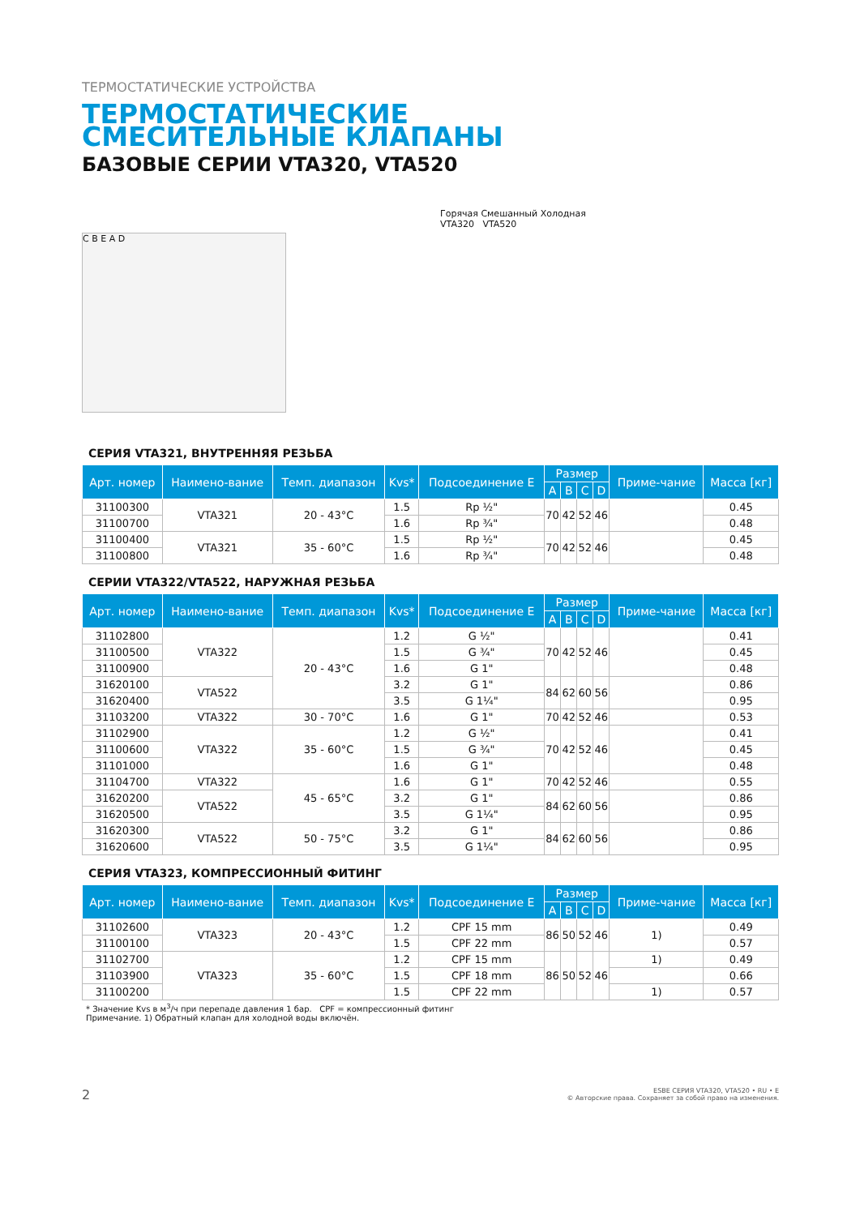ТЕРМОСТАТИЧЕСКИЕ УСТРОЙСТВА
ТЕРМОСТАТИЧЕСКИЕ
СМЕСИТЕЛЬНЫЕ КЛАПАНЫ
БАЗОВЫЕ СЕРИИ VTA320, VTA520
C B E A D
Горячая Смешанный Холодная
VTA320 VTA520
СЕРИЯ VTA321, ВНУТРЕННЯЯ РЕЗЬБА
| Арт. номер | Наимено-вание | Темп. диапазон | Kvs* | Подсоединение E | Размер | | | | Приме-чание | Масса [кг] |
| --- | --- | --- | --- | --- | --- | --- | --- | --- | --- | --- |
| | | | | | A | B | C | D | | |
| 31100300 | VTA321 | 20 - 43°C | 1.5 | Rp ½" | 70 | 42 | 52 | 46 | | 0.45 |
| 31100700 | | | 1.6 | Rp ¾" | | | | | | 0.48 |
| 31100400 | VTA321 | 35 - 60°C | 1.5 | Rp ½" | 70 | 42 | 52 | 46 | | 0.45 |
| 31100800 | | | 1.6 | Rp ¾" | | | | | | 0.48 |
СЕРИИ VTA322/VTA522, НАРУЖНАЯ РЕЗЬБА
| Арт. номер | Наимено-вание | Темп. диапазон | Kvs* | Подсоединение E | Размер | | | | Приме-чание | Масса [кг] |
| --- | --- | --- | --- | --- | --- | --- | --- | --- | --- | --- |
| | | | | | A | B | C | D | | |
| 31102800 | VTA322 | 20 - 43°C | 1.2 | G ½" | 70 | 42 | 52 | 46 | | 0.41 |
| 31100500 | | | 1.5 | G ¾" | | | | | | 0.45 |
| 31100900 | | | 1.6 | G 1" | | | | | | 0.48 |
| 31620100 | VTA522 | | 3.2 | G 1" | 84 | 62 | 60 | 56 | | 0.86 |
| 31620400 | | | 3.5 | G 1¼" | | | | | | 0.95 |
| 31103200 | VTA322 | 30 - 70°C | 1.6 | G 1" | 70 | 42 | 52 | 46 | | 0.53 |
| 31102900 | VTA322 | 35 - 60°C | 1.2 | G ½" | 70 | 42 | 52 | 46 | | 0.41 |
| 31100600 | | | 1.5 | G ¾" | | | | | | 0.45 |
| 31101000 | | | 1.6 | G 1" | | | | | | 0.48 |
| 31104700 | VTA322 | 45 - 65°C | 1.6 | G 1" | 70 | 42 | 52 | 46 | | 0.55 |
| 31620200 | VTA522 | | 3.2 | G 1" | 84 | 62 | 60 | 56 | | 0.86 |
| 31620500 | | | 3.5 | G 1¼" | | | | | | 0.95 |
| 31620300 | VTA522 | 50 - 75°C | 3.2 | G 1" | 84 | 62 | 60 | 56 | | 0.86 |
| 31620600 | | | 3.5 | G 1¼" | | | | | | 0.95 |
СЕРИЯ VTA323, КОМПРЕССИОННЫЙ ФИТИНГ
| Арт. номер | Наимено-вание | Темп. диапазон | Kvs* | Подсоединение E | Размер | | | | Приме-чание | Масса [кг] |
| --- | --- | --- | --- | --- | --- | --- | --- | --- | --- | --- |
| | | | | | A | B | C | D | | |
| 31102600 | VTA323 | 20 - 43°C | 1.2 | CPF 15 mm | 86 | 50 | 52 | 46 | 1) | 0.49 |
| 31100100 | | | 1.5 | CPF 22 mm | | | | | | 0.57 |
| 31102700 | VTA323 | 35 - 60°C | 1.2 | CPF 15 mm | 86 | 50 | 52 | 46 | 1) | 0.49 |
| 31103900 | | | 1.5 | CPF 18 mm | | | | | | 0.66 |
| 31100200 | | | 1.5 | CPF 22 mm | | | | | 1) | 0.57 |
* Значение Kvs в м<sup>3</sup>/ч при перепаде давления 1 бар. CPF = компрессионный фитинг
Примечание. 1) Обратный клапан для холодной воды включён.
2 ESBE СЕРИЯ VTA320, VTA520 • RU • E
© Авторские права. Сохраняет за собой право на изменения.